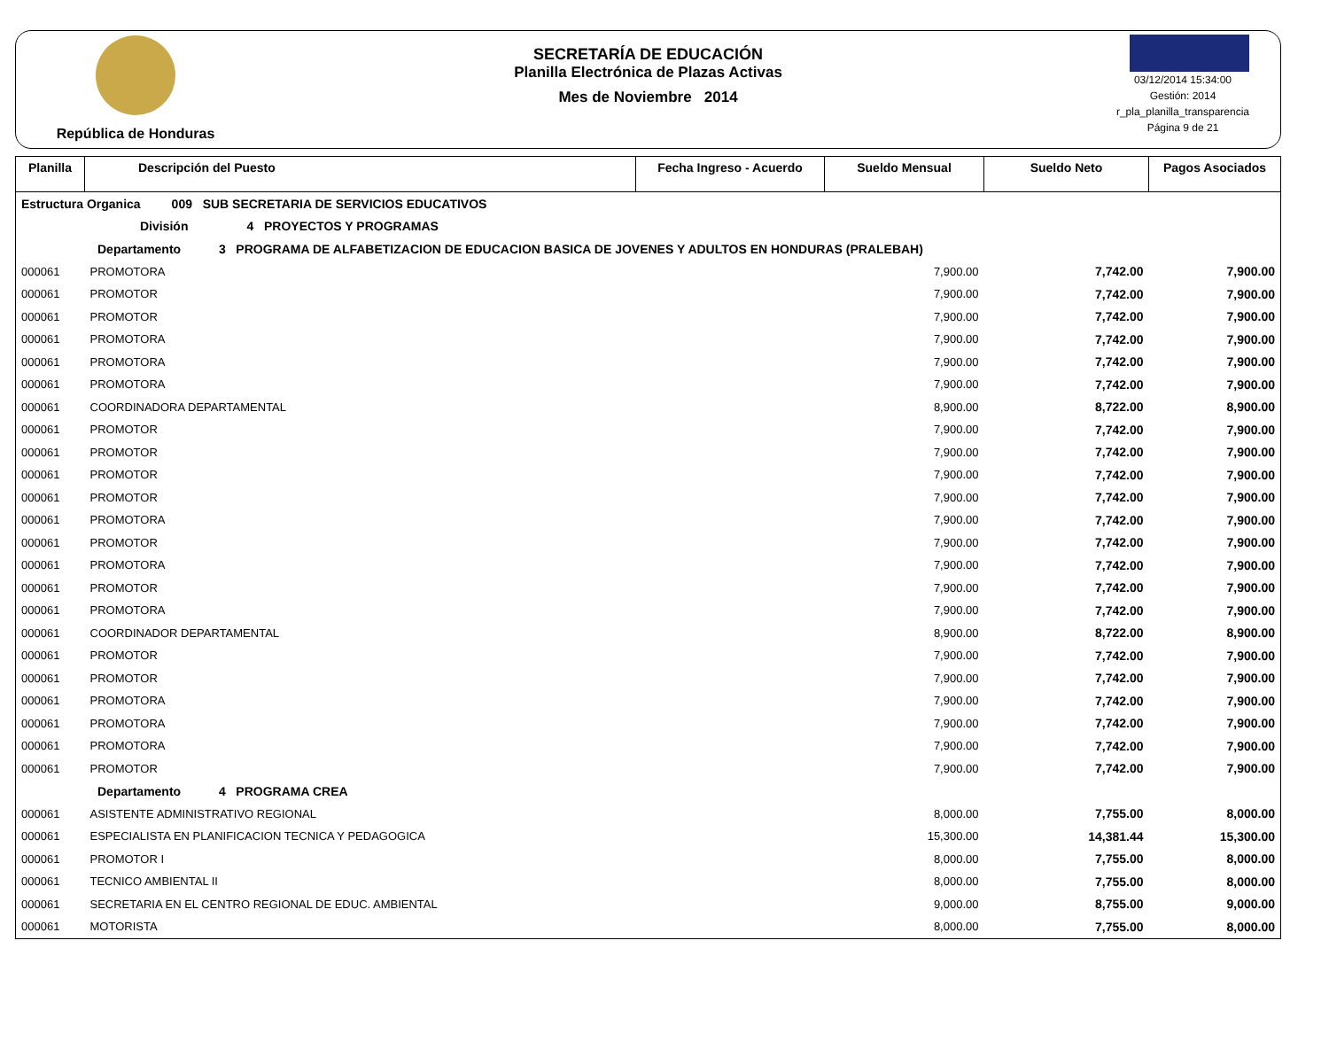República de Honduras
SECRETARÍA DE EDUCACIÓN
Planilla Electrónica de Plazas Activas
Mes de Noviembre 2014
03/12/2014 15:34:00
Gestión: 2014
r_pla_planilla_transparencia
Página 9 de 21
| Planilla | Descripción del Puesto | Fecha Ingreso - Acuerdo | Sueldo Mensual | Sueldo Neto | Pagos Asociados |
| --- | --- | --- | --- | --- | --- |
| Estructura Organica 009 SUB SECRETARIA DE SERVICIOS EDUCATIVOS | | | | | |
| División 4 PROYECTOS Y PROGRAMAS | | | | | |
| Departamento 3 PROGRAMA DE ALFABETIZACION DE EDUCACION BASICA DE JOVENES Y ADULTOS EN HONDURAS (PRALEBAH) | | | | | |
| 000061 | PROMOTORA | | 7,900.00 | 7,742.00 | 7,900.00 |
| 000061 | PROMOTOR | | 7,900.00 | 7,742.00 | 7,900.00 |
| 000061 | PROMOTOR | | 7,900.00 | 7,742.00 | 7,900.00 |
| 000061 | PROMOTORA | | 7,900.00 | 7,742.00 | 7,900.00 |
| 000061 | PROMOTORA | | 7,900.00 | 7,742.00 | 7,900.00 |
| 000061 | PROMOTORA | | 7,900.00 | 7,742.00 | 7,900.00 |
| 000061 | COORDINADORA DEPARTAMENTAL | | 8,900.00 | 8,722.00 | 8,900.00 |
| 000061 | PROMOTOR | | 7,900.00 | 7,742.00 | 7,900.00 |
| 000061 | PROMOTOR | | 7,900.00 | 7,742.00 | 7,900.00 |
| 000061 | PROMOTOR | | 7,900.00 | 7,742.00 | 7,900.00 |
| 000061 | PROMOTOR | | 7,900.00 | 7,742.00 | 7,900.00 |
| 000061 | PROMOTORA | | 7,900.00 | 7,742.00 | 7,900.00 |
| 000061 | PROMOTOR | | 7,900.00 | 7,742.00 | 7,900.00 |
| 000061 | PROMOTORA | | 7,900.00 | 7,742.00 | 7,900.00 |
| 000061 | PROMOTOR | | 7,900.00 | 7,742.00 | 7,900.00 |
| 000061 | PROMOTORA | | 7,900.00 | 7,742.00 | 7,900.00 |
| 000061 | COORDINADOR DEPARTAMENTAL | | 8,900.00 | 8,722.00 | 8,900.00 |
| 000061 | PROMOTOR | | 7,900.00 | 7,742.00 | 7,900.00 |
| 000061 | PROMOTOR | | 7,900.00 | 7,742.00 | 7,900.00 |
| 000061 | PROMOTORA | | 7,900.00 | 7,742.00 | 7,900.00 |
| 000061 | PROMOTORA | | 7,900.00 | 7,742.00 | 7,900.00 |
| 000061 | PROMOTORA | | 7,900.00 | 7,742.00 | 7,900.00 |
| 000061 | PROMOTOR | | 7,900.00 | 7,742.00 | 7,900.00 |
| Departamento 4 PROGRAMA CREA | | | | | |
| 000061 | ASISTENTE ADMINISTRATIVO REGIONAL | | 8,000.00 | 7,755.00 | 8,000.00 |
| 000061 | ESPECIALISTA EN PLANIFICACION TECNICA Y PEDAGOGICA | | 15,300.00 | 14,381.44 | 15,300.00 |
| 000061 | PROMOTOR I | | 8,000.00 | 7,755.00 | 8,000.00 |
| 000061 | TECNICO AMBIENTAL II | | 8,000.00 | 7,755.00 | 8,000.00 |
| 000061 | SECRETARIA EN EL CENTRO REGIONAL DE EDUC. AMBIENTAL | | 9,000.00 | 8,755.00 | 9,000.00 |
| 000061 | MOTORISTA | | 8,000.00 | 7,755.00 | 8,000.00 |